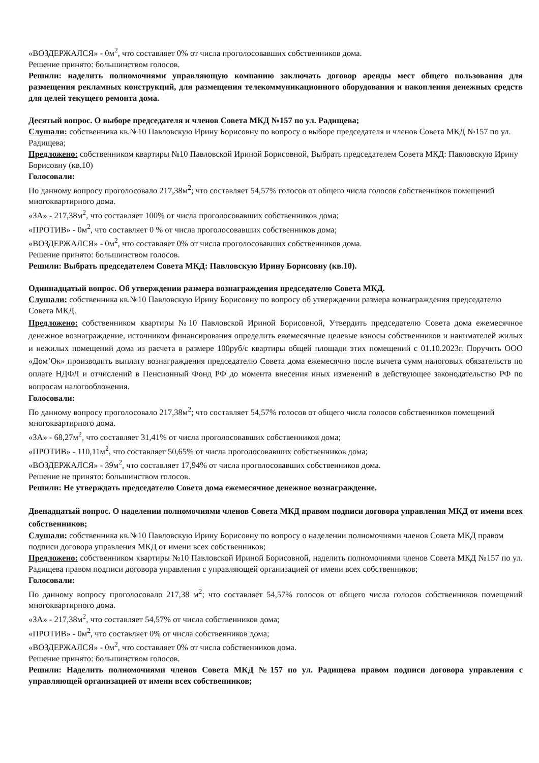«ВОЗДЕРЖАЛСЯ» - 0м<sup>2</sup>, что составляет 0% от числа проголосовавших собственников дома.
Решение принято: большинством голосов.
Решили: наделить полномочиями управляющую компанию заключать договор аренды мест общего пользования для размещения рекламных конструкций, для размещения телекоммуникационного оборудования и накопления денежных средств для целей текущего ремонта дома.
Десятый вопрос. О выборе председателя и членов Совета МКД №157 по ул. Радищева;
Слушали: собственника кв.№10 Павловскую Ирину Борисовну по вопросу о выборе председателя и членов Совета МКД №157 по ул. Радищева;
Предложено: собственником квартиры №10 Павловской Ириной Борисовной, Выбрать председателем Совета МКД: Павловскую Ирину Борисовну (кв.10)
Голосовали:
По данному вопросу проголосовало 217,38м<sup>2</sup>; что составляет 54,57% голосов от общего числа голосов собственников помещений многоквартирного дома.
«ЗА» - 217,38м<sup>2</sup>, что составляет 100% от числа проголосовавших собственников дома;
«ПРОТИВ» - 0м<sup>2</sup>, что составляет 0 % от числа проголосовавших собственников дома;
«ВОЗДЕРЖАЛСЯ» - 0м<sup>2</sup>, что составляет 0% от числа проголосовавших собственников дома.
Решение принято: большинством голосов.
Решили: Выбрать председателем Совета МКД: Павловскую Ирину Борисовну (кв.10).
Одиннадцатый вопрос. Об утверждении размера вознаграждения председателю Совета МКД.
Слушали: собственника кв.№10 Павловскую Ирину Борисовну по вопросу об утверждении размера вознаграждения председателю Совета МКД.
Предложено: собственником квартиры №10 Павловской Ириной Борисовной, Утвердить председателю Совета дома ежемесячное денежное вознаграждение, источником финансирования определить ежемесячные целевые взносы собственников и нанимателей жилых и нежилых помещений дома из расчета в размере 100руб/с квартиры общей площади этих помещений с 01.10.2023г. Поручить ООО «Дом’Ок» производить выплату вознаграждения председателю Совета дома ежемесячно после вычета сумм налоговых обязательств по оплате НДФЛ и отчислений в Пенсионный Фонд РФ до момента внесения иных изменений в действующее законодательство РФ по вопросам налогообложения.
Голосовали:
По данному вопросу проголосовало 217,38м<sup>2</sup>; что составляет 54,57% голосов от общего числа голосов собственников помещений многоквартирного дома.
«ЗА» - 68,27м<sup>2</sup>, что составляет 31,41% от числа проголосовавших собственников дома;
«ПРОТИВ» - 110,11м<sup>2</sup>, что составляет 50,65% от числа проголосовавших собственников дома;
«ВОЗДЕРЖАЛСЯ» - 39м<sup>2</sup>, что составляет 17,94% от числа проголосовавших собственников дома.
Решение не принято: большинством голосов.
Решили: Не утверждать председателю Совета дома ежемесячное денежное вознаграждение.
Двенадцатый вопрос. О наделении полномочиями членов Совета МКД правом подписи договора управления МКД от имени всех собственников;
Слушали: собственника кв.№10 Павловскую Ирину Борисовну по вопросу о наделении полномочиями членов Совета МКД правом подписи договора управления МКД от имени всех собственников;
Предложено: собственником квартиры №10 Павловской Ириной Борисовной, наделить полномочиями членов Совета МКД №157 по ул. Радищева правом подписи договора управления с управляющей организацией от имени всех собственников;
Голосовали:
По данному вопросу проголосовало 217,38 м<sup>2</sup>; что составляет 54,57% голосов от общего числа голосов собственников помещений многоквартирного дома.
«ЗА» - 217,38м<sup>2</sup>, что составляет 54,57% от числа собственников дома;
«ПРОТИВ» - 0м<sup>2</sup>, что составляет 0% от числа собственников дома;
«ВОЗДЕРЖАЛСЯ» - 0м<sup>2</sup>, что составляет 0% от числа собственников дома.
Решение принято: большинством голосов.
Решили: Наделить полномочиями членов Совета МКД №157 по ул. Радищева правом подписи договора управления с управляющей организацией от имени всех собственников;